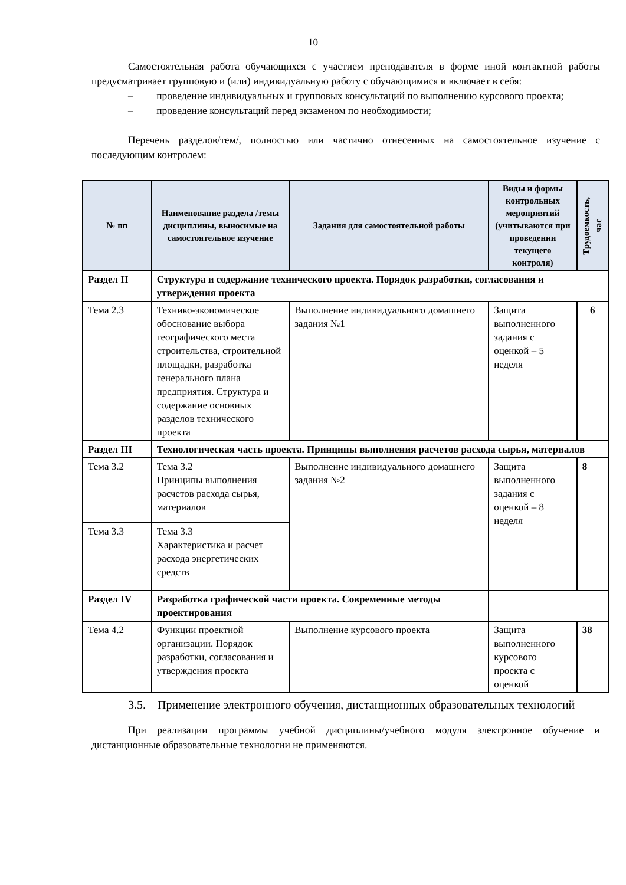10
Самостоятельная работа обучающихся с участием преподавателя в форме иной контактной работы предусматривает групповую и (или) индивидуальную работу с обучающимися и включает в себя:
– проведение индивидуальных и групповых консультаций по выполнению курсового проекта;
– проведение консультаций перед экзаменом по необходимости;
Перечень разделов/тем/, полностью или частично отнесенных на самостоятельное изучение с последующим контролем:
| № пп | Наименование раздела /темы дисциплины, выносимые на самостоятельное изучение | Задания для самостоятельной работы | Виды и формы контрольных мероприятий (учитываются при проведении текущего контроля) | Трудоемкость, час |
| --- | --- | --- | --- | --- |
| Раздел II | Структура и содержание технического проекта. Порядок разработки, согласования и утверждения проекта | | | |
| Тема 2.3 | Технико-экономическое обоснование выбора географического места строительства, строительной площадки, разработка генерального плана предприятия. Структура и содержание основных разделов технического проекта | Выполнение индивидуального домашнего задания №1 | Защита выполненного задания с оценкой – 5 неделя | 6 |
| Раздел III | Технологическая часть проекта. Принципы выполнения расчетов расхода сырья, материалов | | | |
| Тема 3.2 | Тема 3.2 Принципы выполнения расчетов расхода сырья, материалов | Выполнение индивидуального домашнего задания №2 | Защита выполненного задания с оценкой – 8 неделя | 8 |
| Тема 3.3 | Тема 3.3 Характеристика и расчет расхода энергетических средств | | | |
| Раздел IV | Разработка графической части проекта. Современные методы проектирования | | | |
| Тема 4.2 | Функции проектной организации. Порядок разработки, согласования и утверждения проекта | Выполнение курсового проекта | Защита выполненного курсового проекта с оценкой | 38 |
3.5. Применение электронного обучения, дистанционных образовательных технологий
При реализации программы учебной дисциплины/учебного модуля электронное обучение и дистанционные образовательные технологии не применяются.